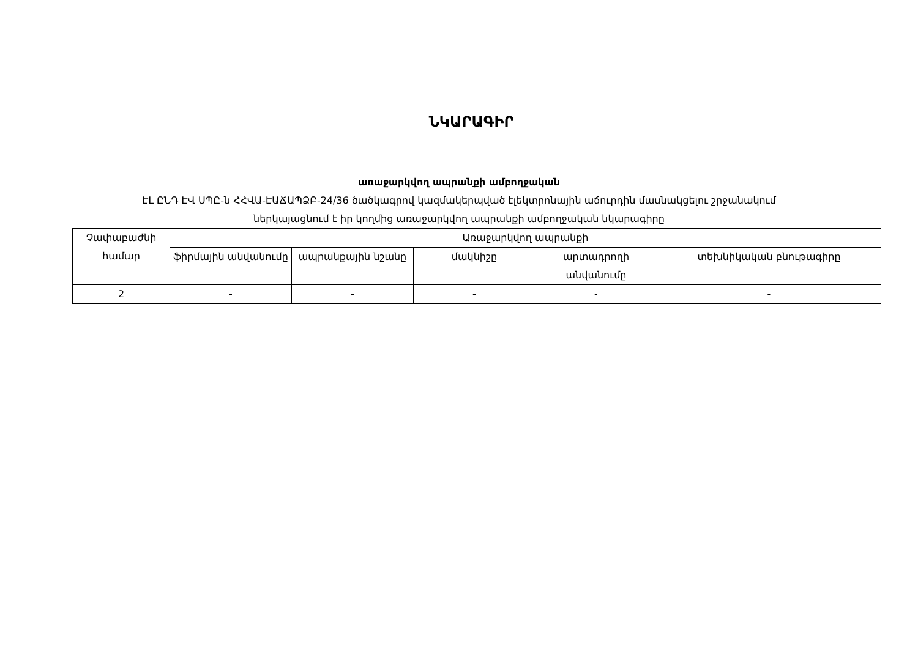ՆԿԱՐԱԳԻՐ
առաջարկվող ապրանքի ամբողջական
ԷԼ ԸՆԴ ԷՎ ՍՊԸ-ն ՀՀՎԱ-ԷԱՃԱՊՁԲ-24/36 ծածկագրով կազմակերպված էլեկտրոնային աճուրդին մասնակցելու շրջանակում
ներկայացնում է իր կողմից առաջարկվող ապրանքի ամբողջական նկարագիրը
| Չափաբաժնի համար | Առաջարկվող ապրանքի | | | | |
| --- | --- | --- | --- | --- | --- |
| | ֆիրմային անվանումը | ապրանքային նշանը | մակնիշը | արտադրողի անվանումը | տեխնիկական բնութագիրը |
| 2 | - | - | - | - | - |